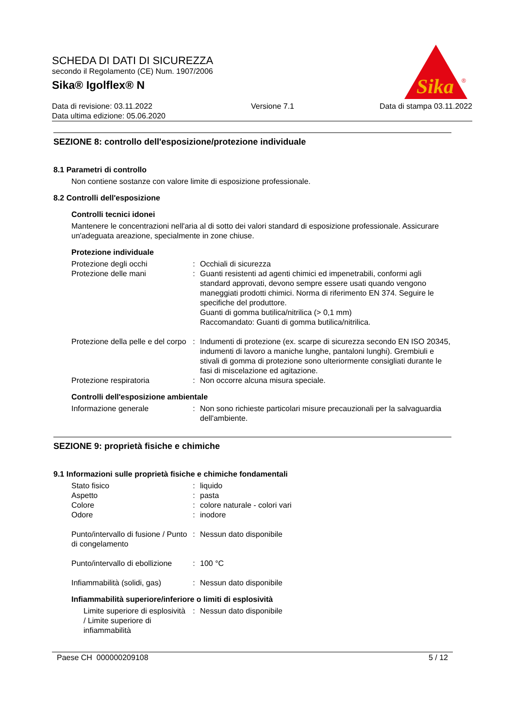SCHEDA DI DATI DI SICUREZZA
secondo il Regolamento (CE) Num. 1907/2006
Sika® Igolflex® N
Sika
®
Data di revisione: 03.11.2022
Data ultima edizione: 05.06.2020
Versione 7.1 Data di stampa 03.11.2022
SEZIONE 8: controllo dell'esposizione/protezione individuale
8.1 Parametri di controllo
Non contiene sostanze con valore limite di esposizione professionale.
8.2 Controlli dell'esposizione
Controlli tecnici idonei
Mantenere le concentrazioni nell'aria al di sotto dei valori standard di esposizione professionale. Assicurare un'adeguata areazione, specialmente in zone chiuse.
Protezione individuale
| Protezione degli occhi | : | Occhiali di sicurezza |
| Protezione delle mani | : | Guanti resistenti ad agenti chimici ed impenetrabili, conformi agli standard approvati, devono sempre essere usati quando vengono maneggiati prodotti chimici. Norma di riferimento EN 374. Seguire le specifiche del produttore. Guanti di gomma butilica/nitrilica (> 0,1 mm) Raccomandato: Guanti di gomma butilica/nitrilica. |
| Protezione della pelle e del corpo | : | Indumenti di protezione (ex. scarpe di sicurezza secondo EN ISO 20345, indumenti di lavoro a maniche lunghe, pantaloni lunghi). Grembiuli e stivali di gomma di protezione sono ulteriormente consigliati durante le fasi di miscelazione ed agitazione. |
| Protezione respiratoria | : | Non occorre alcuna misura speciale. |
Controlli dell'esposizione ambientale
| Informazione generale | : | Non sono richieste particolari misure precauzionali per la salvaguardia dell'ambiente. |
SEZIONE 9: proprietà fisiche e chimiche
9.1 Informazioni sulle proprietà fisiche e chimiche fondamentali
| Stato fisico | : | liquido |
| Aspetto | : | pasta |
| Colore | : | colore naturale - colori vari |
| Odore | : | inodore |
| Punto/intervallo di fusione / Punto di congelamento | : | Nessun dato disponibile |
| Punto/intervallo di ebollizione | : | 100 °C |
| Infiammabilità (solidi, gas) | : | Nessun dato disponibile |
Infiammabilità superiore/inferiore o limiti di esplosività
| Limite superiore di esplosività / Limite superiore di infiammabilità | : | Nessun dato disponibile |
Paese CH 000000209108 5 / 12